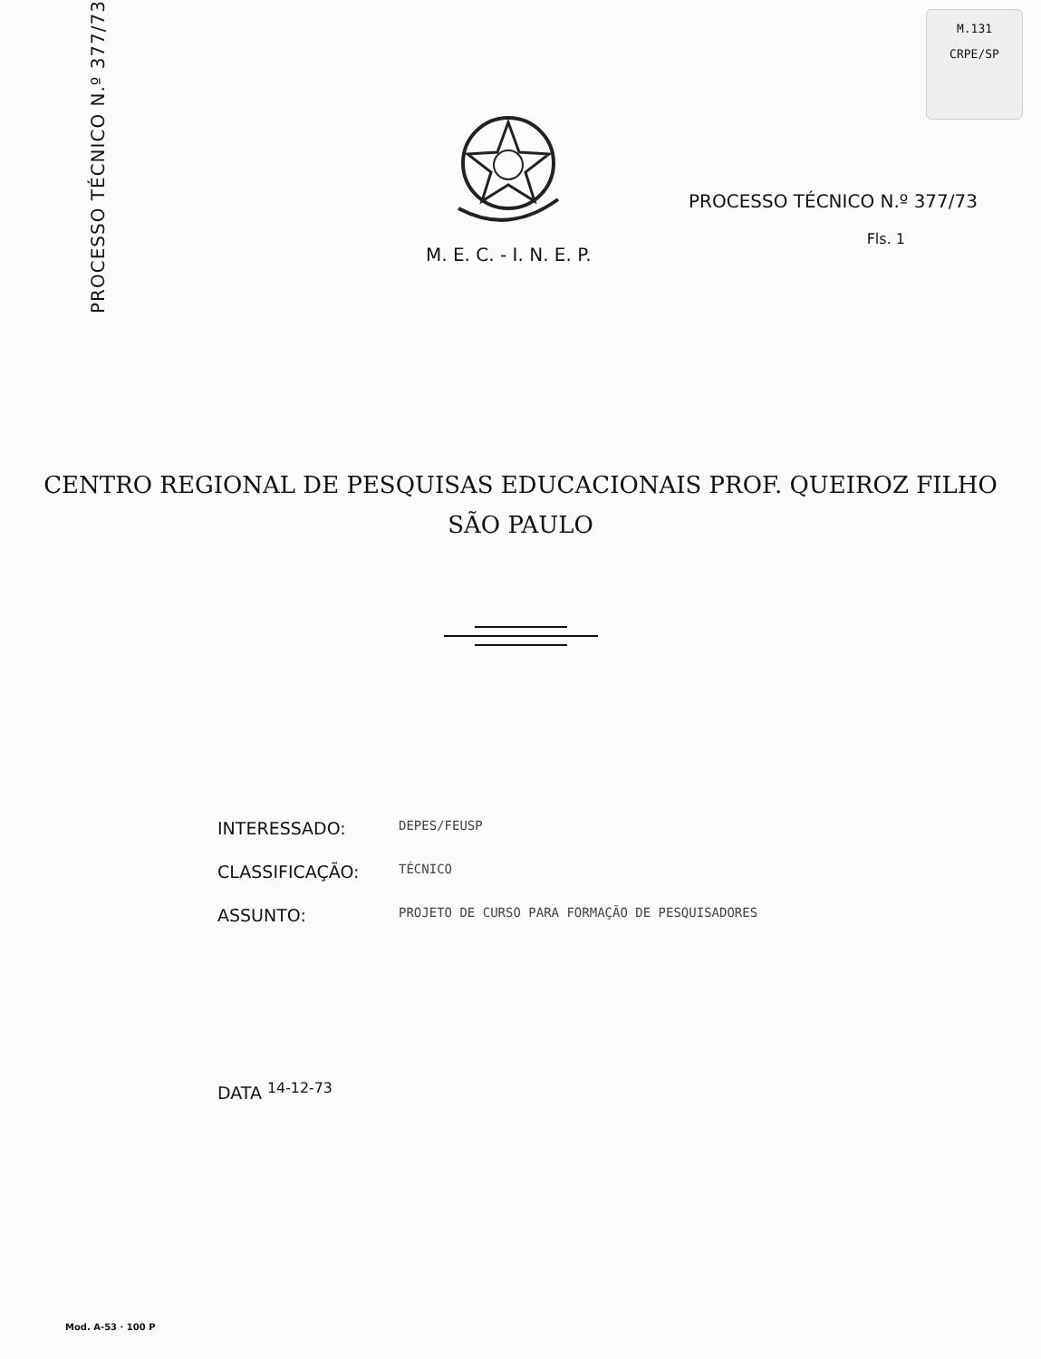PROCESSO TÉCNICO N.º 377/73
M.131
CRPE/SP
M. E. C. - I. N. E. P.
PROCESSO TÉCNICO N.º 377/73
Fls. 1
CENTRO REGIONAL DE PESQUISAS EDUCACIONAIS PROF. QUEIROZ FILHO
SÃO PAULO
INTERESSADO: DEPES/FEUSP
CLASSIFICAÇÃO: TÉCNICO
ASSUNTO: PROJETO DE CURSO PARA FORMAÇÃO DE PESQUISADORES
DATA <sup>14-12-73</sup>
Mod. A-53 · 100 P